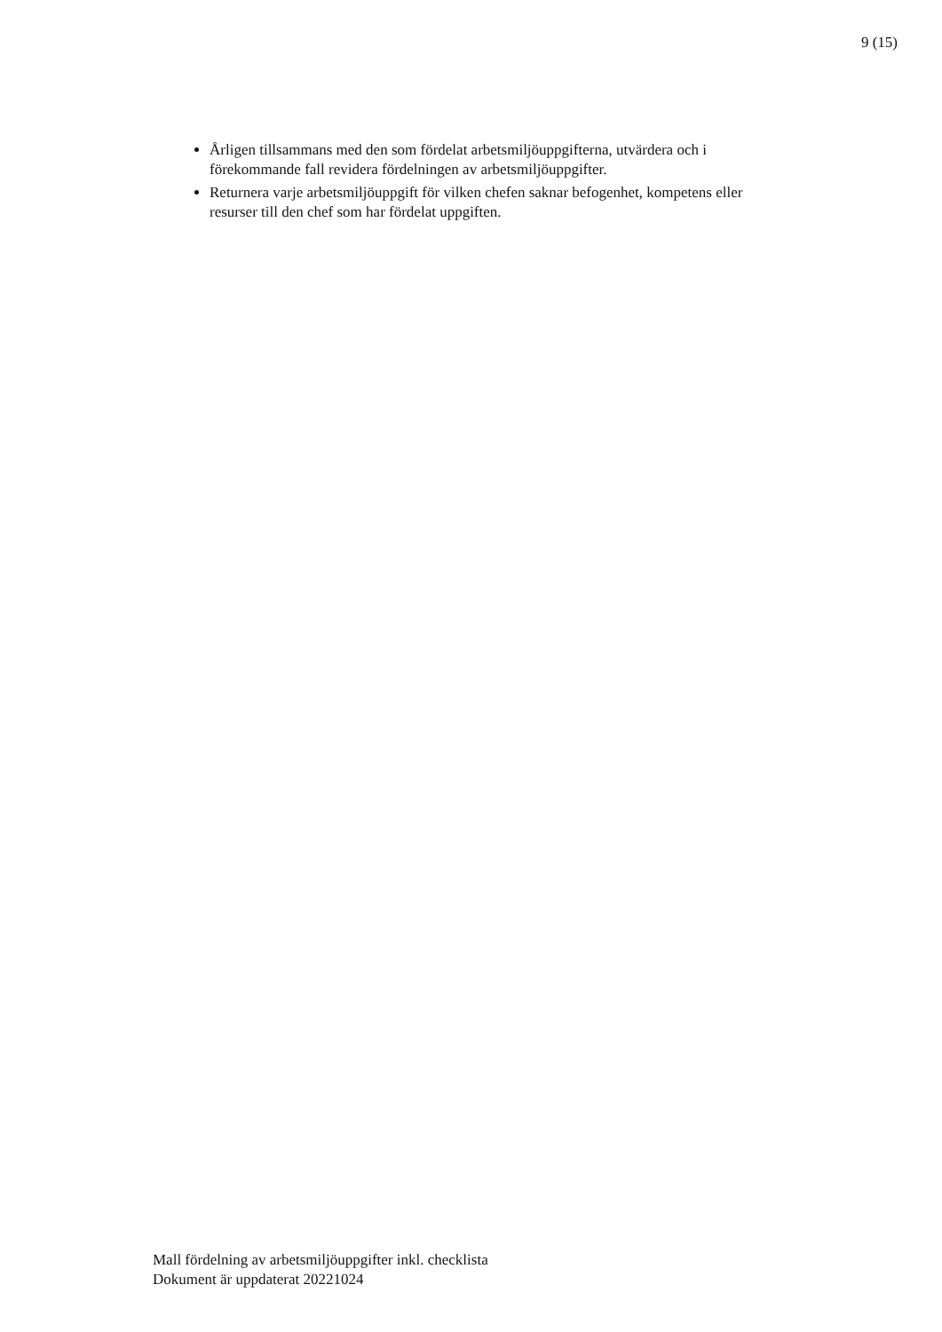9 (15)
Årligen tillsammans med den som fördelat arbetsmiljöuppgifterna, utvärdera och i förekommande fall revidera fördelningen av arbetsmiljöuppgifter.
Returnera varje arbetsmiljöuppgift för vilken chefen saknar befogenhet, kompetens eller resurser till den chef som har fördelat uppgiften.
Mall fördelning av arbetsmiljöuppgifter inkl. checklista
Dokument är uppdaterat 20221024